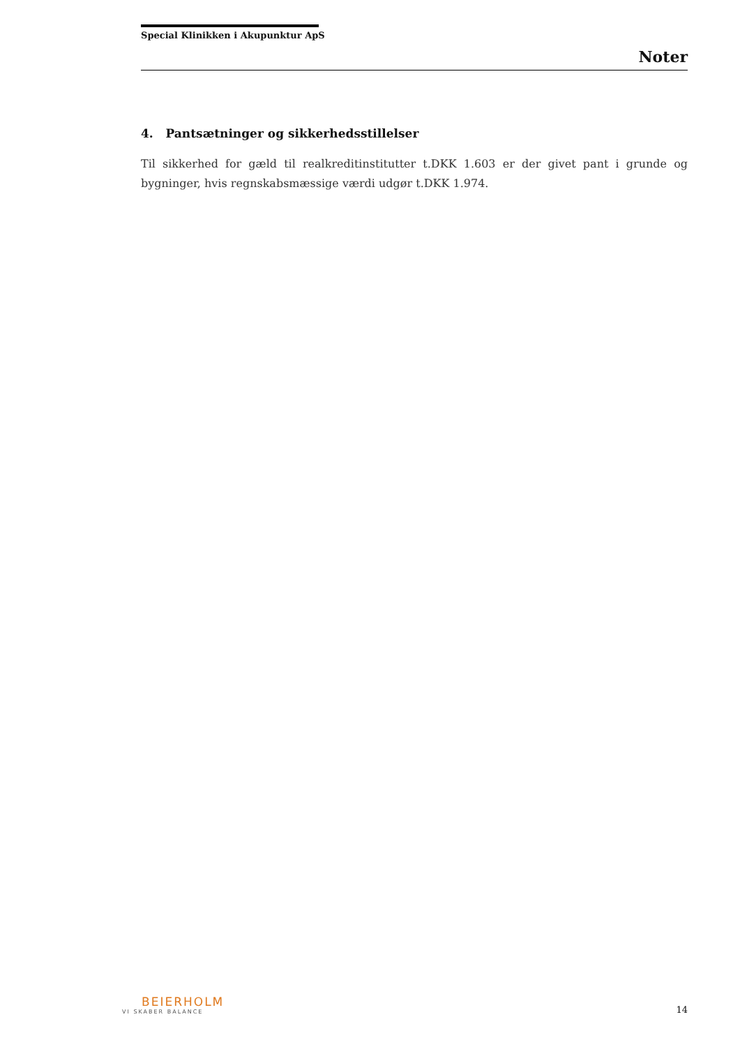Special Klinikken i Akupunktur ApS
Noter
4. Pantsætninger og sikkerhedsstillelser
Til sikkerhed for gæld til realkreditinstitutter t.DKK 1.603 er der givet pant i grunde og bygninger, hvis regnskabsmæssige værdi udgør t.DKK 1.974.
BEIERHOLM
VI SKABER BALANCE
14